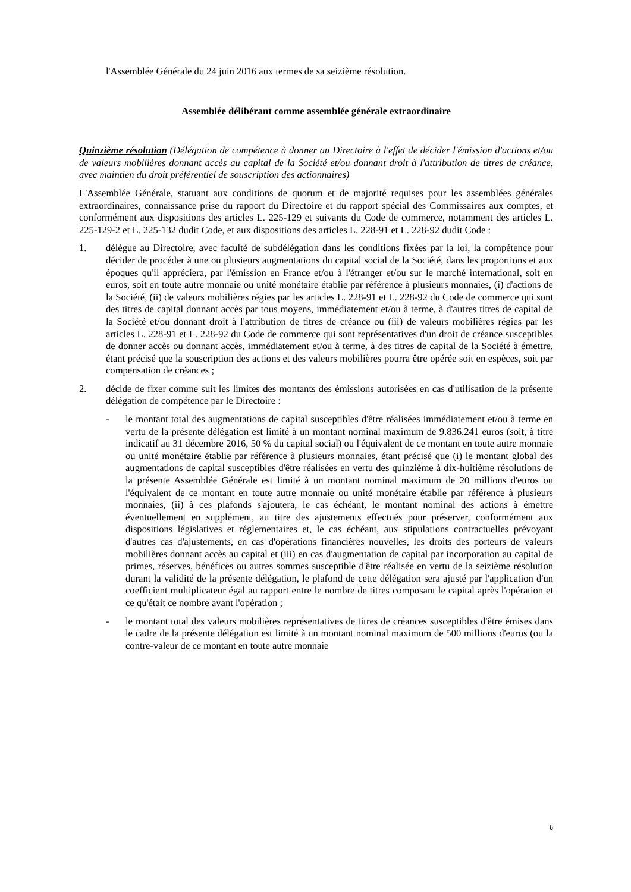l'Assemblée Générale du 24 juin 2016 aux termes de sa seizième résolution.
Assemblée délibérant comme assemblée générale extraordinaire
Quinzième résolution (Délégation de compétence à donner au Directoire à l'effet de décider l'émission d'actions et/ou de valeurs mobilières donnant accès au capital de la Société et/ou donnant droit à l'attribution de titres de créance, avec maintien du droit préférentiel de souscription des actionnaires)
L'Assemblée Générale, statuant aux conditions de quorum et de majorité requises pour les assemblées générales extraordinaires, connaissance prise du rapport du Directoire et du rapport spécial des Commissaires aux comptes, et conformément aux dispositions des articles L. 225-129 et suivants du Code de commerce, notamment des articles L. 225-129-2 et L. 225-132 dudit Code, et aux dispositions des articles L. 228-91 et L. 228-92 dudit Code :
1. délègue au Directoire, avec faculté de subdélégation dans les conditions fixées par la loi, la compétence pour décider de procéder à une ou plusieurs augmentations du capital social de la Société, dans les proportions et aux époques qu'il appréciera, par l'émission en France et/ou à l'étranger et/ou sur le marché international, soit en euros, soit en toute autre monnaie ou unité monétaire établie par référence à plusieurs monnaies, (i) d'actions de la Société, (ii) de valeurs mobilières régies par les articles L. 228-91 et L. 228-92 du Code de commerce qui sont des titres de capital donnant accès par tous moyens, immédiatement et/ou à terme, à d'autres titres de capital de la Société et/ou donnant droit à l'attribution de titres de créance ou (iii) de valeurs mobilières régies par les articles L. 228-91 et L. 228-92 du Code de commerce qui sont représentatives d'un droit de créance susceptibles de donner accès ou donnant accès, immédiatement et/ou à terme, à des titres de capital de la Société à émettre, étant précisé que la souscription des actions et des valeurs mobilières pourra être opérée soit en espèces, soit par compensation de créances ;
2. décide de fixer comme suit les limites des montants des émissions autorisées en cas d'utilisation de la présente délégation de compétence par le Directoire :
- le montant total des augmentations de capital susceptibles d'être réalisées immédiatement et/ou à terme en vertu de la présente délégation est limité à un montant nominal maximum de 9.836.241 euros (soit, à titre indicatif au 31 décembre 2016, 50 % du capital social) ou l'équivalent de ce montant en toute autre monnaie ou unité monétaire établie par référence à plusieurs monnaies, étant précisé que (i) le montant global des augmentations de capital susceptibles d'être réalisées en vertu des quinzième à dix-huitième résolutions de la présente Assemblée Générale est limité à un montant nominal maximum de 20 millions d'euros ou l'équivalent de ce montant en toute autre monnaie ou unité monétaire établie par référence à plusieurs monnaies, (ii) à ces plafonds s'ajoutera, le cas échéant, le montant nominal des actions à émettre éventuellement en supplément, au titre des ajustements effectués pour préserver, conformément aux dispositions législatives et réglementaires et, le cas échéant, aux stipulations contractuelles prévoyant d'autres cas d'ajustements, en cas d'opérations financières nouvelles, les droits des porteurs de valeurs mobilières donnant accès au capital et (iii) en cas d'augmentation de capital par incorporation au capital de primes, réserves, bénéfices ou autres sommes susceptible d'être réalisée en vertu de la seizième résolution durant la validité de la présente délégation, le plafond de cette délégation sera ajusté par l'application d'un coefficient multiplicateur égal au rapport entre le nombre de titres composant le capital après l'opération et ce qu'était ce nombre avant l'opération ;
- le montant total des valeurs mobilières représentatives de titres de créances susceptibles d'être émises dans le cadre de la présente délégation est limité à un montant nominal maximum de 500 millions d'euros (ou la contre-valeur de ce montant en toute autre monnaie
6